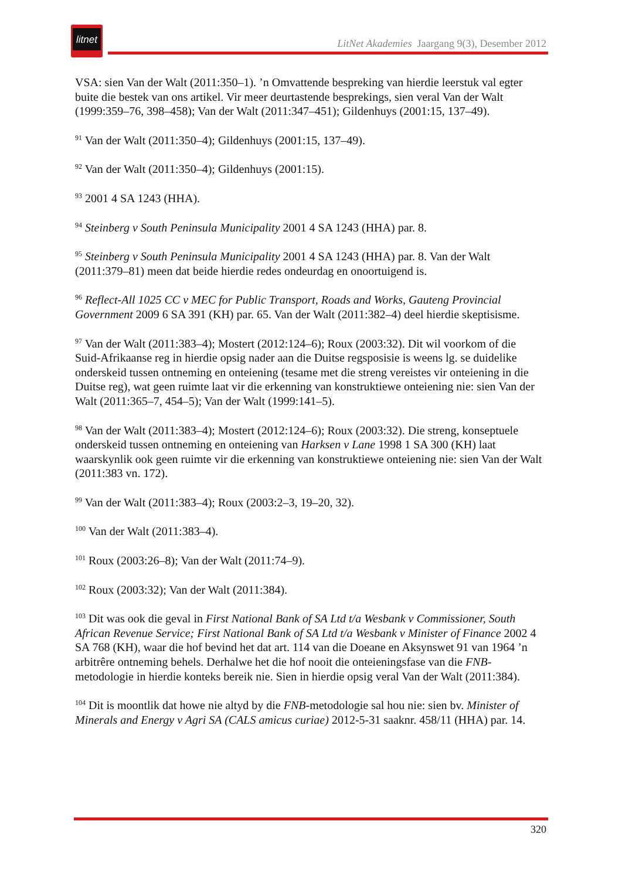litnet
LitNet Akademies Jaargang 9(3), Desember 2012
VSA: sien Van der Walt (2011:350–1). ’n Omvattende bespreking van hierdie leerstuk val egter buite die bestek van ons artikel. Vir meer deurtastende besprekings, sien veral Van der Walt (1999:359–76, 398–458); Van der Walt (2011:347–451); Gildenhuys (2001:15, 137–49).
<sup>91</sup> Van der Walt (2011:350–4); Gildenhuys (2001:15, 137–49).
<sup>92</sup> Van der Walt (2011:350–4); Gildenhuys (2001:15).
<sup>93</sup> 2001 4 SA 1243 (HHA).
<sup>94</sup> Steinberg v South Peninsula Municipality 2001 4 SA 1243 (HHA) par. 8.
<sup>95</sup> Steinberg v South Peninsula Municipality 2001 4 SA 1243 (HHA) par. 8. Van der Walt (2011:379–81) meen dat beide hierdie redes ondeurdag en onoortuigend is.
<sup>96</sup> Reflect-All 1025 CC v MEC for Public Transport, Roads and Works, Gauteng Provincial Government 2009 6 SA 391 (KH) par. 65. Van der Walt (2011:382–4) deel hierdie skeptisisme.
<sup>97</sup> Van der Walt (2011:383–4); Mostert (2012:124–6); Roux (2003:32). Dit wil voorkom of die Suid-Afrikaanse reg in hierdie opsig nader aan die Duitse regsposisie is weens lg. se duidelike onderskeid tussen ontneming en onteiening (tesame met die streng vereistes vir onteiening in die Duitse reg), wat geen ruimte laat vir die erkenning van konstruktiewe onteiening nie: sien Van der Walt (2011:365–7, 454–5); Van der Walt (1999:141–5).
<sup>98</sup> Van der Walt (2011:383–4); Mostert (2012:124–6); Roux (2003:32). Die streng, konseptuele onderskeid tussen ontneming en onteiening van Harksen v Lane 1998 1 SA 300 (KH) laat waarskynlik ook geen ruimte vir die erkenning van konstruktiewe onteiening nie: sien Van der Walt (2011:383 vn. 172).
<sup>99</sup> Van der Walt (2011:383–4); Roux (2003:2–3, 19–20, 32).
<sup>100</sup> Van der Walt (2011:383–4).
<sup>101</sup> Roux (2003:26–8); Van der Walt (2011:74–9).
<sup>102</sup> Roux (2003:32); Van der Walt (2011:384).
<sup>103</sup> Dit was ook die geval in First National Bank of SA Ltd t/a Wesbank v Commissioner, South African Revenue Service; First National Bank of SA Ltd t/a Wesbank v Minister of Finance 2002 4 SA 768 (KH), waar die hof bevind het dat art. 114 van die Doeane en Aksynswet 91 van 1964 ’n arbitrêre ontneming behels. Derhalwe het die hof nooit die onteieningsfase van die FNB-metodologie in hierdie konteks bereik nie. Sien in hierdie opsig veral Van der Walt (2011:384).
<sup>104</sup> Dit is moontlik dat howe nie altyd by die FNB-metodologie sal hou nie: sien bv. Minister of Minerals and Energy v Agri SA (CALS amicus curiae) 2012-5-31 saaknr. 458/11 (HHA) par. 14.
320